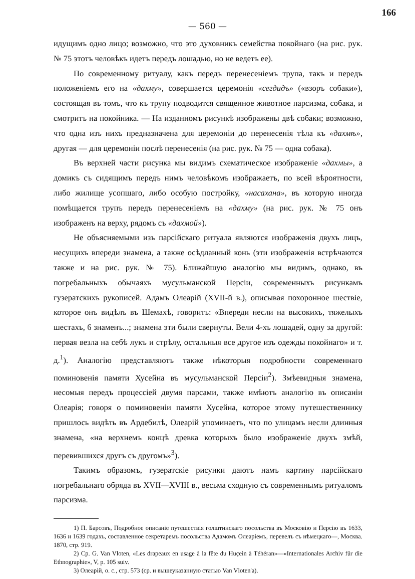166
— 560 —
идущимъ одно лицо; возможно, что это духовникъ семейства покойнаго (на рис. рук. № 75 этотъ человѣкъ идетъ передъ лошадью, но не ведетъ ее).
По современному ритуалу, какъ передъ перенесеніемъ трупа, такъ и передъ положеніемъ его на «дахму», совершается церемонія «сегдидъ» («взоръ собаки»), состоящая въ томъ, что къ трупу подводится священное животное парсизма, собака, и смотритъ на покойника. — На изданномъ рисункѣ изображены двѣ собаки; возможно, что одна изъ нихъ предназначена для церемоніи до перенесенія тѣла къ «дахмѣ», другая — для церемоніи послѣ перенесенія (на рис. рук. № 75 — одна собака).
Въ верхней части рисунка мы видимъ схематическое изображеніе «дахмы», а домикъ съ сидящимъ передъ нимъ человѣкомъ изображаетъ, по всей вѣроятности, либо жилище усопшаго, либо особую постройку, «насахана», въ которую иногда помѣщается трупъ передъ перенесеніемъ на «дахму» (на рис. рук. № 75 онъ изображенъ на верху, рядомъ съ «дахмой»).
Не объясняемыми изъ парсійскаго ритуала являются изображенія двухъ лицъ, несущихъ впереди знамена, а также осѣдланный конь (эти изображенія встрѣчаются также и на рис. рук. № 75). Ближайшую аналогію мы видимъ, однако, въ погребальныхъ обычаяхъ мусульманской Персіи, современныхъ рисункамъ гузератскихъ рукописей. Адамъ Олеарій (XVII-й в.), описывая похоронное шествіе, которое онъ видѣлъ въ Шемахѣ, говоритъ: «Впереди несли на высокихъ, тяжелыхъ шестахъ, 6 знаменъ...; знамена эти были свернуты. Вели 4-хъ лошадей, одну за другой: первая везла на себѣ лукъ и стрѣлу, остальныя все другое изъ одежды покойнаго» и т. д.<sup>1</sup>). Аналогію представляютъ также нѣкоторыя подробности современнаго поминовенія памяти Хусейна въ мусульманской Персіи<sup>2</sup>). Змѣевидныя знамена, несомыя передъ процессіей двумя парсами, также имѣютъ аналогію въ описаніи Олеарія; говоря о поминовеніи памяти Хусейна, которое этому путешественнику пришлось видѣть въ Ардебилѣ, Олеарій упоминаетъ, что по улицамъ несли длинныя знамена, «на верхнемъ концѣ древка которыхъ было изображеніе двухъ змѣй, перевившихся другъ съ другомъ»<sup>3</sup>).
Такимъ образомъ, гузератскіе рисунки даютъ намъ картину парсійскаго погребальнаго обряда въ XVII—XVIII в., весьма сходную съ современнымъ ритуаломъ парсизма.
1) П. Барсовъ, Подробное описаніе путешествія голштинскаго посольства въ Московію и Персію въ 1633, 1636 и 1639 годахъ, составленное секретаремъ посольства Адамомъ Олеаріемъ, перевелъ съ нѣмецкаго—, Москва. 1870, стр. 919.
2) Cp. G. Van Vloten, «Les drapeaux en usage à la fête du Huçein à Téhéran»—«Internationales Archiv für die Ethnographie», V, p. 105 suiv.
3) Олеарій, о. с., стр. 573 (ср. и вышеуказанную статью Van Vloten'a).